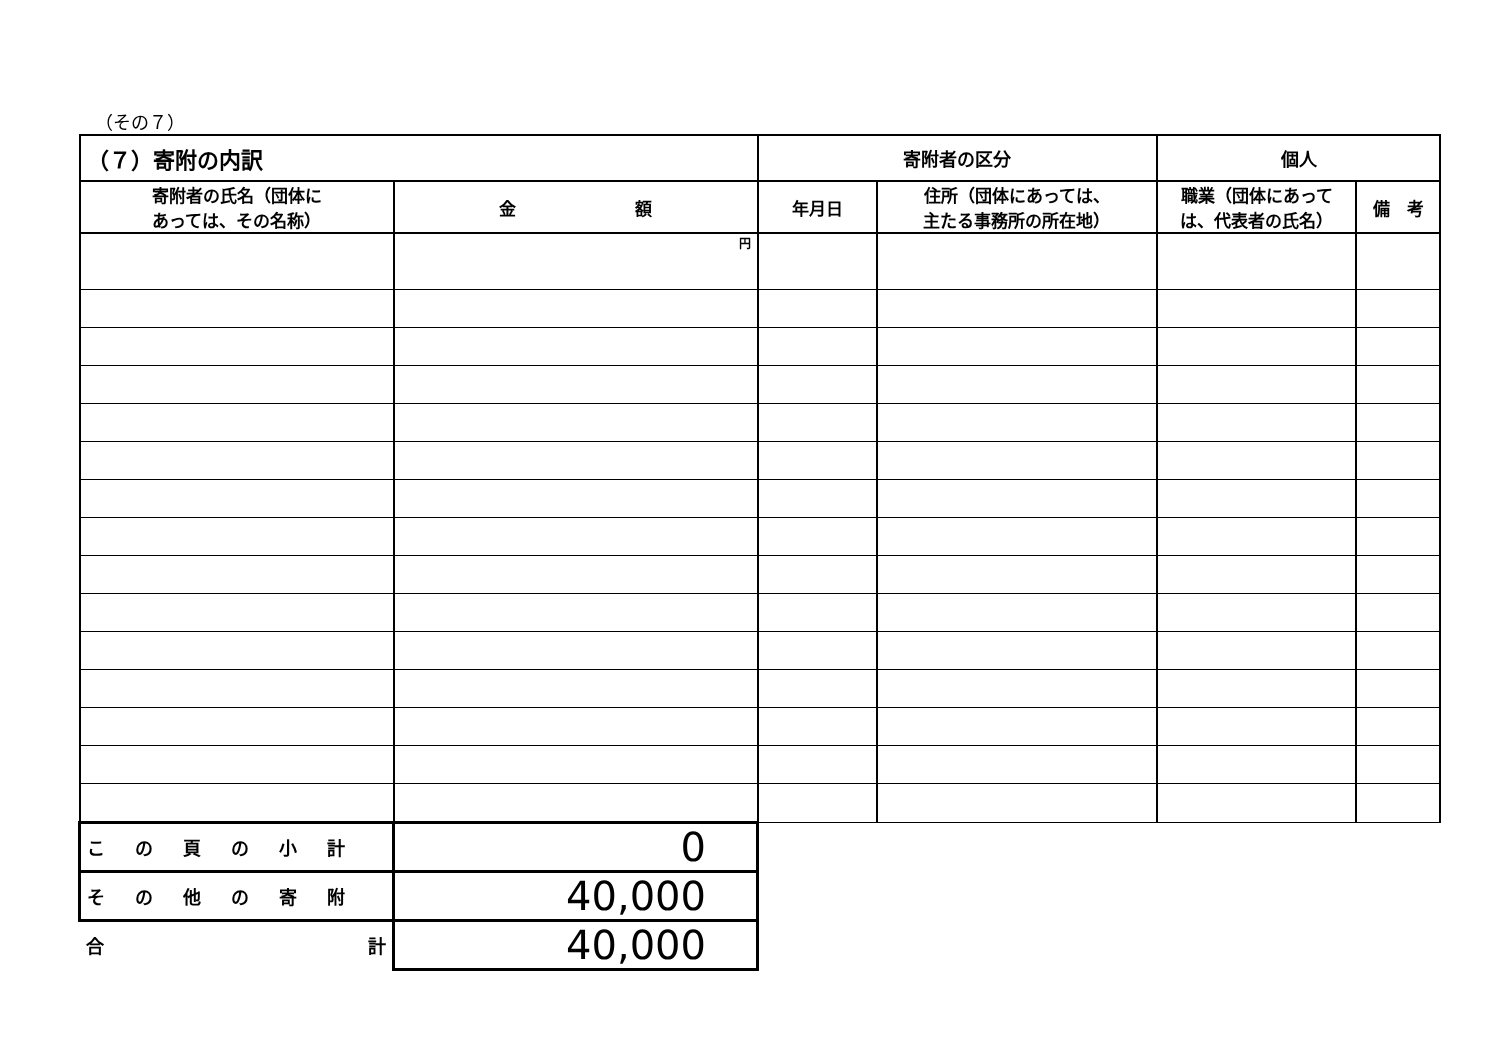（その７）
| （７）寄附の内訳 | | 寄附者の区分 | | 個人 | |
| --- | --- | --- | --- | --- | --- |
| 寄附者の氏名（団体に あっては、その名称） | 金 額 | 年月日 | 住所（団体にあっては、 主たる事務所の所在地） | 職業（団体にあって は、代表者の氏名） | 備 考 |
| | 円 | | | | |
| この頁の小計 | 0 | | | | |
| その他の寄附 | 40,000 | | | | |
| 合 計 | 40,000 | | | | |